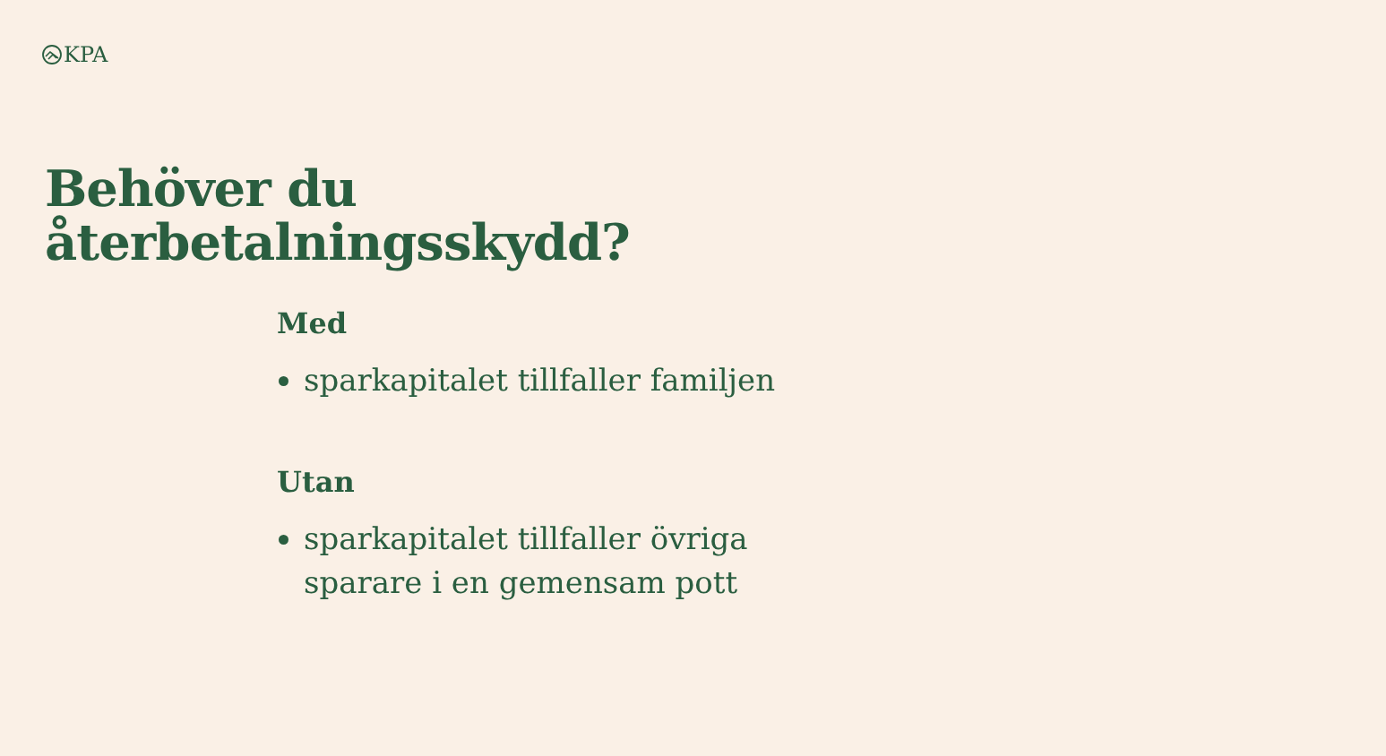KPA
Behöver du
återbetalningsskydd?
Med
sparkapitalet tillfaller familjen
Utan
sparkapitalet tillfaller övriga
sparare i en gemensam pott